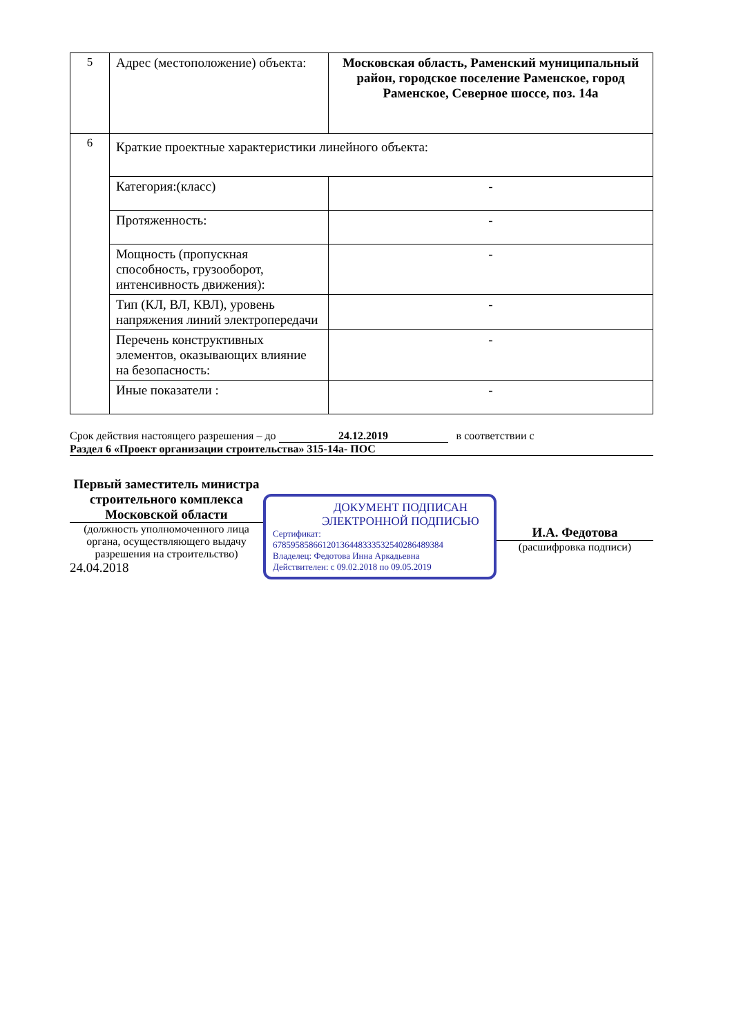| 5 | Адрес (местоположение) объекта: | Московская область, Раменский муниципальный район, городское поселение Раменское, город Раменское, Северное шоссе, поз. 14а |
| 6 | Краткие проектные характеристики линейного объекта: | |
| | Категория:(класс) | - |
| | Протяженность: | - |
| | Мощность (пропускная способность, грузооборот, интенсивность движения): | - |
| | Тип (КЛ, ВЛ, КВЛ), уровень напряжения линий электропередачи | - |
| | Перечень конструктивных элементов, оказывающих влияние на безопасность: | - |
| | Иные показатели : | - |
Срок действия настоящего разрешения – до 24.12.2019 в соответствии с
Раздел 6 «Проект организации строительства» 315-14а- ПОС
Первый заместитель министра строительного комплекса Московской области
(должность уполномоченного лица органа, осуществляющего выдачу разрешения на строительство)
24.04.2018
ДОКУМЕНТ ПОДПИСАН ЭЛЕКТРОННОЙ ПОДПИСЬЮ
Сертификат:
678595858661201364483335325402864893​84
Владелец: Федотова Инна Аркадьевна
Действителен: с 09.02.2018 по 09.05.2019
И.А. Федотова
(расшифровка подписи)